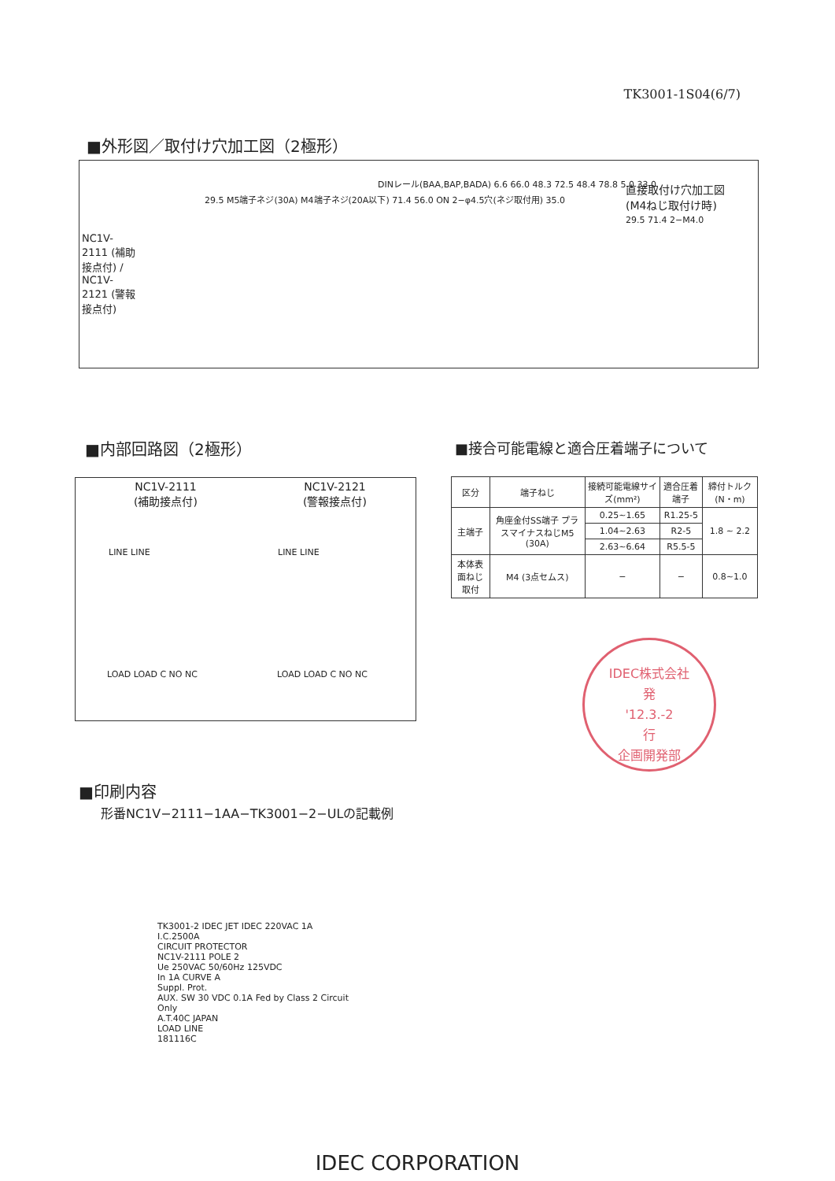TK3001-1S04(6/7)
■外形図／取付け穴加工図（2極形）
NC1V-2111 (補助接点付) / NC1V-2121 (警報接点付)
29.5 M5端子ネジ(30A) M4端子ネジ(20A以下) 71.4 56.0 ON 2−φ4.5穴(ネジ取付用) 35.0
DINレール(BAA,BAP,BADA) 6.6 66.0 48.3 72.5 48.4 78.8 5.0 33.0
直接取付け穴加工図
(M4ねじ取付け時)
29.5 71.4 2−M4.0
■内部回路図（2極形） ■接合可能電線と適合圧着端子について
NC1V-2111
(補助接点付)
NC1V-2121
(警報接点付)
LINE LINE LINE LINE
LOAD LOAD C NO NC LOAD LOAD C NO NC
| 区分 | 端子ねじ | 接続可能電線サイズ(mm²) | 適合圧着端子 | 締付トルク(N・m) |
| --- | --- | --- | --- | --- |
| 主端子 | 角座金付SS端子 プラスマイナスねじM5 (30A) | 0.25~1.65 | R1.25-5 | 1.8 ~ 2.2 |
| | | 1.04~2.63 | R2-5 | |
| | | 2.63~6.64 | R5.5-5 | |
| 本体表面ねじ取付 | M4 (3点セムス) | − | − | 0.8~1.0 |
IDEC株式会社
発
'12.3.-2
行
企画開発部
■印刷内容
形番NC1V−2111−1AA−TK3001−2−ULの記載例
TK3001-2 IDEC JET IDEC 220VAC 1A I.C.2500A
CIRCUIT PROTECTOR
NC1V-2111 POLE 2
Ue 250VAC 50/60Hz 125VDC
In 1A CURVE A
Suppl. Prot.
AUX. SW 30 VDC 0.1A Fed by Class 2 Circuit Only
A.T.40C JAPAN
LOAD LINE
181116C
IDEC CORPORATION